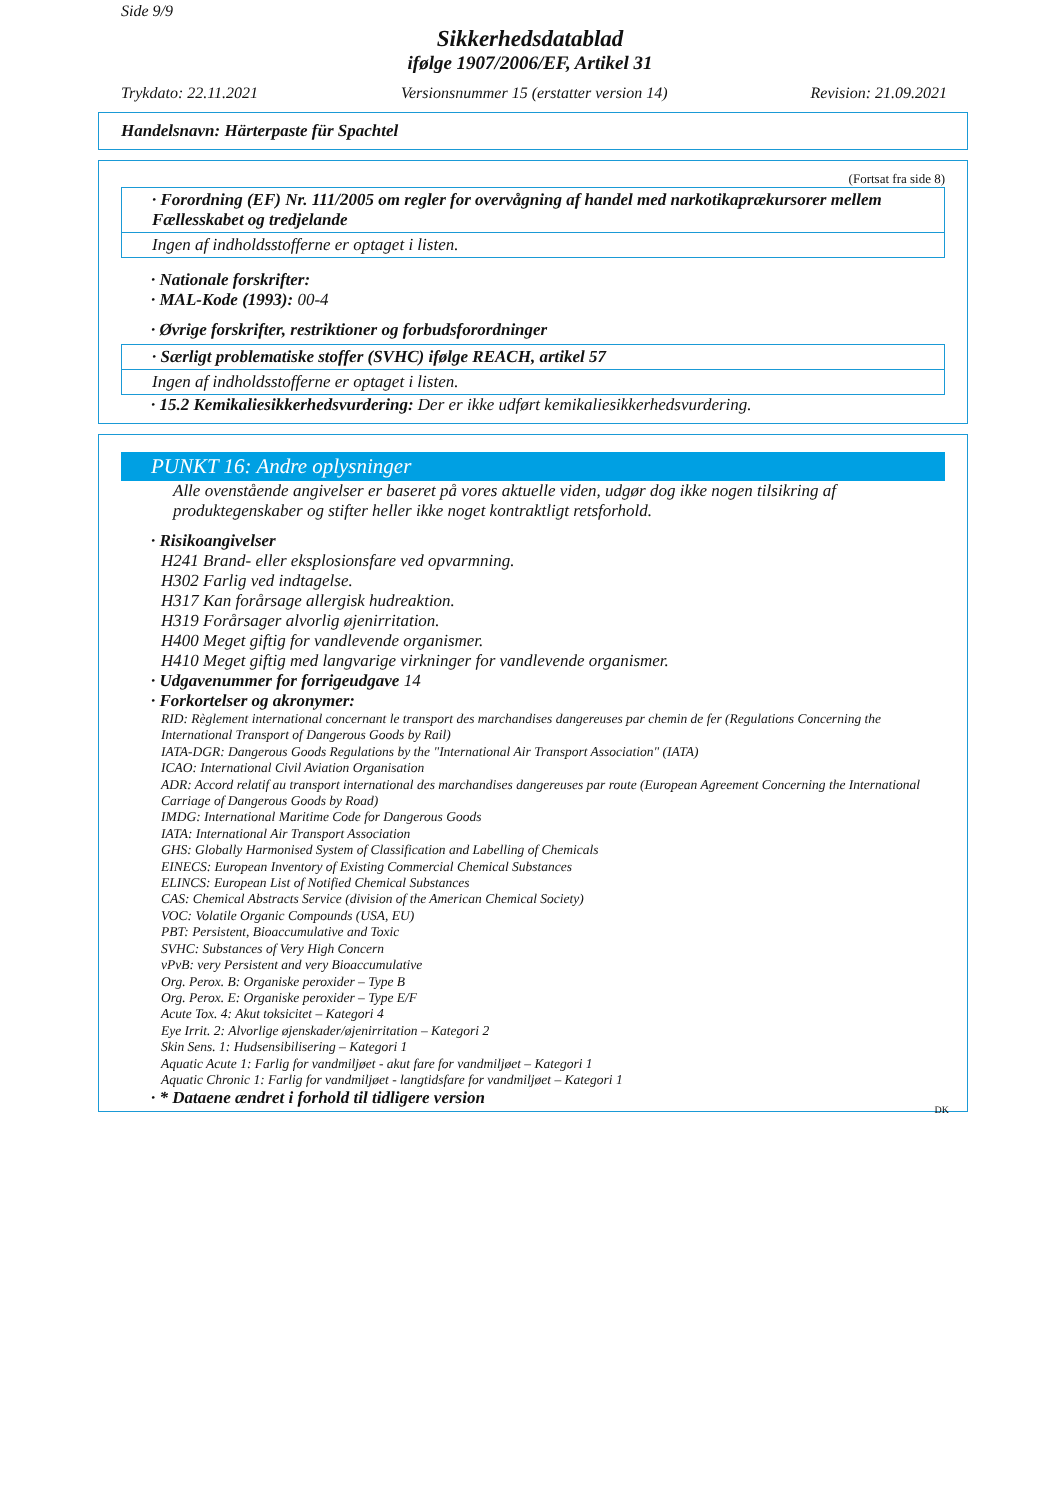Side 9/9
Sikkerhedsdatablad
ifølge 1907/2006/EF, Artikel 31
Trykdato: 22.11.2021 Versionsnummer 15 (erstatter version 14) Revision: 21.09.2021
Handelsnavn: Härterpaste für Spachtel
(Fortsat fra side 8)
· Forordning (EF) Nr. 111/2005 om regler for overvågning af handel med narkotikaprækursorer mellem Fællesskabet og tredjelande
Ingen af indholdsstofferne er optaget i listen.
· Nationale forskrifter:
· MAL-Kode (1993): 00-4
· Øvrige forskrifter, restriktioner og forbudsforordninger
· Særligt problematiske stoffer (SVHC) ifølge REACH, artikel 57
Ingen af indholdsstofferne er optaget i listen.
· 15.2 Kemikaliesikkerhedsvurdering: Der er ikke udført kemikaliesikkerhedsvurdering.
PUNKT 16: Andre oplysninger
Alle ovenstående angivelser er baseret på vores aktuelle viden, udgør dog ikke nogen tilsikring af produktegenskaber og stifter heller ikke noget kontraktligt retsforhold.
· Risikoangivelser
H241 Brand- eller eksplosionsfare ved opvarmning.
H302 Farlig ved indtagelse.
H317 Kan forårsage allergisk hudreaktion.
H319 Forårsager alvorlig øjenirritation.
H400 Meget giftig for vandlevende organismer.
H410 Meget giftig med langvarige virkninger for vandlevende organismer.
· Udgavenummer for forrigeudgave 14
· Forkortelser og akronymer:
RID: Règlement international concernant le transport des marchandises dangereuses par chemin de fer (Regulations Concerning the International Transport of Dangerous Goods by Rail)
IATA-DGR: Dangerous Goods Regulations by the "International Air Transport Association" (IATA)
ICAO: International Civil Aviation Organisation
ADR: Accord relatif au transport international des marchandises dangereuses par route (European Agreement Concerning the International Carriage of Dangerous Goods by Road)
IMDG: International Maritime Code for Dangerous Goods
IATA: International Air Transport Association
GHS: Globally Harmonised System of Classification and Labelling of Chemicals
EINECS: European Inventory of Existing Commercial Chemical Substances
ELINCS: European List of Notified Chemical Substances
CAS: Chemical Abstracts Service (division of the American Chemical Society)
VOC: Volatile Organic Compounds (USA, EU)
PBT: Persistent, Bioaccumulative and Toxic
SVHC: Substances of Very High Concern
vPvB: very Persistent and very Bioaccumulative
Org. Perox. B: Organiske peroxider – Type B
Org. Perox. E: Organiske peroxider – Type E/F
Acute Tox. 4: Akut toksicitet – Kategori 4
Eye Irrit. 2: Alvorlige øjenskader/øjenirritation – Kategori 2
Skin Sens. 1: Hudsensibilisering – Kategori 1
Aquatic Acute 1: Farlig for vandmiljøet - akut fare for vandmiljøet – Kategori 1
Aquatic Chronic 1: Farlig for vandmiljøet - langtidsfare for vandmiljøet – Kategori 1
· * Dataene ændret i forhold til tidligere version
DK